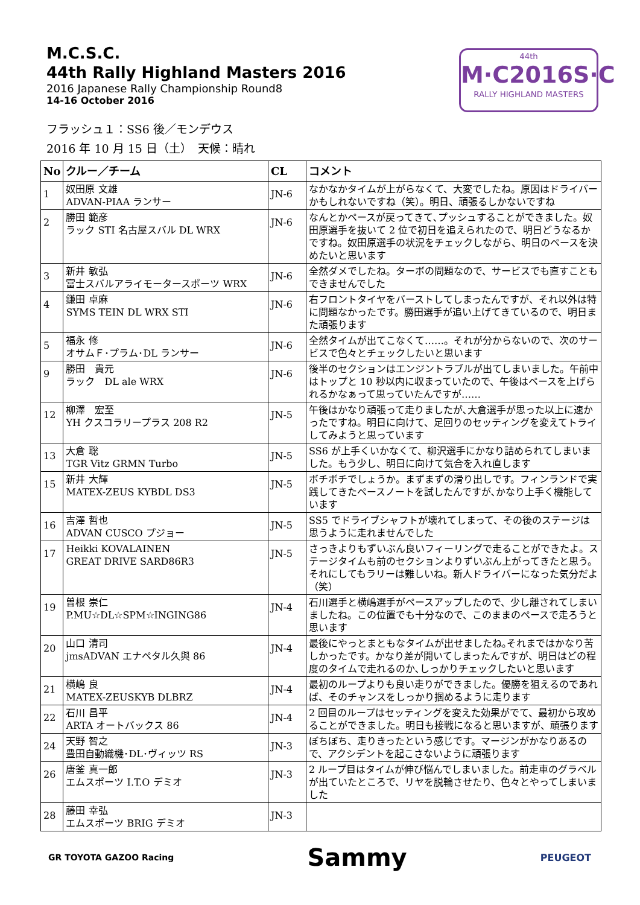M.C.S.C.
44th Rally Highland Masters 2016
2016 Japanese Rally Championship Round8
14-16 October 2016
44th
M·C2016S·C
RALLY HIGHLAND MASTERS
フラッシュ１：SS6 後／モンデウス
2016 年 10 月 15 日（土）　天候：晴れ
| No | クルー／チーム | CL | コメント |
| --- | --- | --- | --- |
| 1 | 奴田原 文雄 ADVAN-PIAA ランサー | JN-6 | なかなかタイムが上がらなくて、大変でしたね。原因はドライバーかもしれないですね（笑）。明日、頑張るしかないですね |
| 2 | 勝田 範彦 ラック STI 名古屋スバル DL WRX | JN-6 | なんとかペースが戻ってきて､プッシュすることができました。奴田原選手を抜いて 2 位で初日を追えられたので、明日どうなるかですね。奴田原選手の状況をチェックしながら、明日のペースを決めたいと思います |
| 3 | 新井 敏弘 富士スバルアライモータースポーツ WRX | JN-6 | 全然ダメでしたね。ターボの問題なので、サービスでも直すこともできませんでした |
| 4 | 鎌田 卓麻 SYMS TEIN DL WRX STI | JN-6 | 右フロントタイヤをバーストしてしまったんですが、それ以外は特に問題なかったです。勝田選手が追い上げてきているので、明日また頑張ります |
| 5 | 福永 修 オサムＦ･プラム･DL ランサー | JN-6 | 全然タイムが出てこなくて……。それが分からないので、次のサービスで色々とチェックしたいと思います |
| 9 | 勝田 貴元 ラック DL ale WRX | JN-6 | 後半のセクションはエンジントラブルが出てしまいました。午前中はトップと 10 秒以内に収まっていたので、午後はペースを上げられるかなぁって思っていたんですが…… |
| 12 | 柳澤 宏至 YH クスコラリープラス 208 R2 | JN-5 | 午後はかなり頑張って走りましたが､大倉選手が思った以上に速かったですね。明日に向けて、足回りのセッティングを変えてトライしてみようと思っています |
| 13 | 大倉 聡 TGR Vitz GRMN Turbo | JN-5 | SS6 が上手くいかなくて、柳沢選手にかなり詰められてしまいました。もう少し、明日に向けて気合を入れ直します |
| 15 | 新井 大輝 MATEX-ZEUS KYBDL DS3 | JN-5 | ボチボチでしょうか。まずまずの滑り出しです。フィンランドで実践してきたペースノートを試したんですが､かなり上手く機能しています |
| 16 | 吉澤 哲也 ADVAN CUSCO プジョー | JN-5 | SS5 でドライブシャフトが壊れてしまって、その後のステージは思うように走れませんでした |
| 17 | Heikki KOVALAINEN GREAT DRIVE SARD86R3 | JN-5 | さっきよりもずいぶん良いフィーリングで走ることができたよ。ステージタイムも前のセクションよりずいぶん上がってきたと思う。それにしてもラリーは難しいね。新人ドライバーになった気分だよ（笑） |
| 19 | 曽根 崇仁 P.MU☆DL☆SPM☆INGING86 | JN-4 | 石川選手と横嶋選手がペースアップしたので、少し離されてしまいましたね。この位置でも十分なので、このままのペースで走ろうと思います |
| 20 | 山口 清司 jmsADVAN エナペタル久與 86 | JN-4 | 最後にやっとまともなタイムが出せましたね｡それまではかなり苦しかったです。かなり差が開いてしまったんですが、明日はどの程度のタイムで走れるのか､しっかりチェックしたいと思います |
| 21 | 横嶋 良 MATEX-ZEUSKYB DLBRZ | JN-4 | 最初のループよりも良い走りができました。優勝を狙えるのであれば、そのチャンスをしっかり掴めるように走ります |
| 22 | 石川 昌平 ARTA オートバックス 86 | JN-4 | 2 回目のループはセッティングを変えた効果がでて、最初から攻めることができました。明日も接戦になると思いますが、頑張ります |
| 24 | 天野 智之 豊田自動織機･DL･ヴィッツ RS | JN-3 | ぼちぼち、走りきったという感じです。マージンがかなりあるので、アクシデントを起こさないように頑張ります |
| 26 | 唐釜 真一郎 エムスポーツ I.T.O デミオ | JN-3 | 2 ループ目はタイムが伸び悩んでしまいました。前走車のグラベルが出ていたところで、リヤを脱輪させたり、色々とやってしまいました |
| 28 | 藤田 幸弘 エムスポーツ BRIG デミオ | JN-3 | |
GR TOYOTA GAZOO Racing
Sammy
PEUGEOT